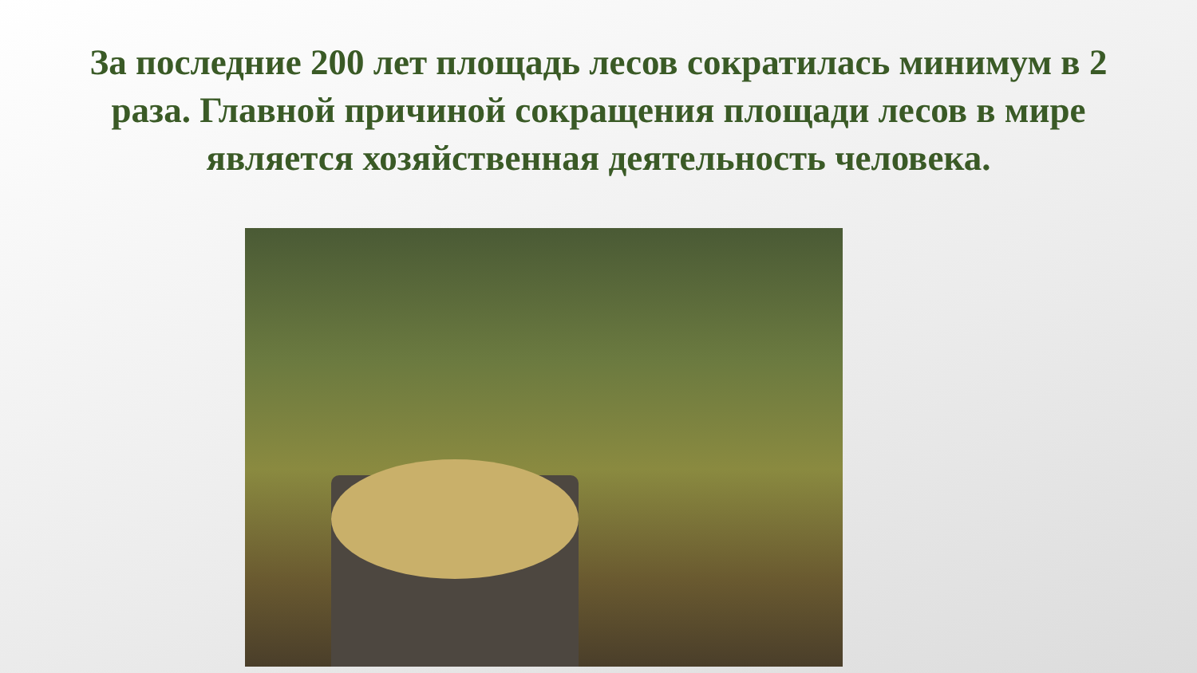За последние 200 лет площадь лесов сократилась минимум в 2 раза. Главной причиной сокращения площади лесов в мире является хозяйственная деятельность человека.